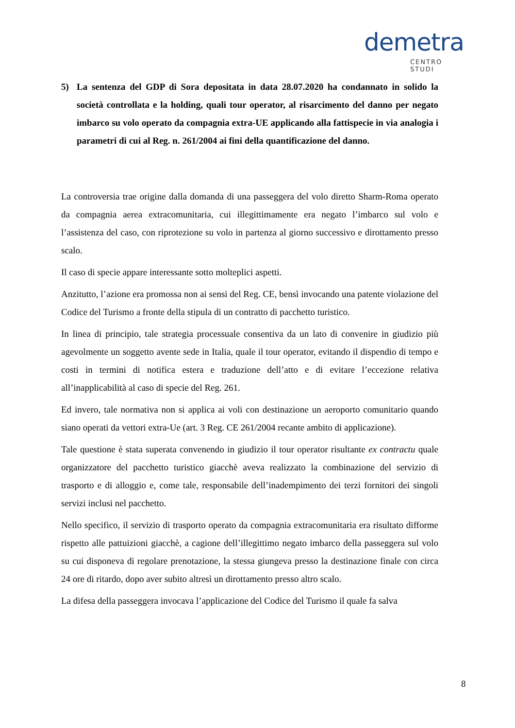demetra
CENTRO STUDI
5) La sentenza del GDP di Sora depositata in data 28.07.2020 ha condannato in solido la società controllata e la holding, quali tour operator, al risarcimento del danno per negato imbarco su volo operato da compagnia extra-UE applicando alla fattispecie in via analogia i parametri di cui al Reg. n. 261/2004 ai fini della quantificazione del danno.
La controversia trae origine dalla domanda di una passeggera del volo diretto Sharm-Roma operato da compagnia aerea extracomunitaria, cui illegittimamente era negato l’imbarco sul volo e l’assistenza del caso, con riprotezione su volo in partenza al giorno successivo e dirottamento presso scalo.
Il caso di specie appare interessante sotto molteplici aspetti.
Anzitutto, l’azione era promossa non ai sensi del Reg. CE, bensì invocando una patente violazione del Codice del Turismo a fronte della stipula di un contratto di pacchetto turistico.
In linea di principio, tale strategia processuale consentiva da un lato di convenire in giudizio più agevolmente un soggetto avente sede in Italia, quale il tour operator, evitando il dispendio di tempo e costi in termini di notifica estera e traduzione dell’atto e di evitare l’eccezione relativa all’inapplicabilità al caso di specie del Reg. 261.
Ed invero, tale normativa non si applica ai voli con destinazione un aeroporto comunitario quando siano operati da vettori extra-Ue (art. 3 Reg. CE 261/2004 recante ambito di applicazione).
Tale questione è stata superata convenendo in giudizio il tour operator risultante ex contractu quale organizzatore del pacchetto turistico giacchè aveva realizzato la combinazione del servizio di trasporto e di alloggio e, come tale, responsabile dell’inadempimento dei terzi fornitori dei singoli servizi inclusi nel pacchetto.
Nello specifico, il servizio di trasporto operato da compagnia extracomunitaria era risultato difforme rispetto alle pattuizioni giacchè, a cagione dell’illegittimo negato imbarco della passeggera sul volo su cui disponeva di regolare prenotazione, la stessa giungeva presso la destinazione finale con circa 24 ore di ritardo, dopo aver subito altresì un dirottamento presso altro scalo.
La difesa della passeggera invocava l’applicazione del Codice del Turismo il quale fa salva
8